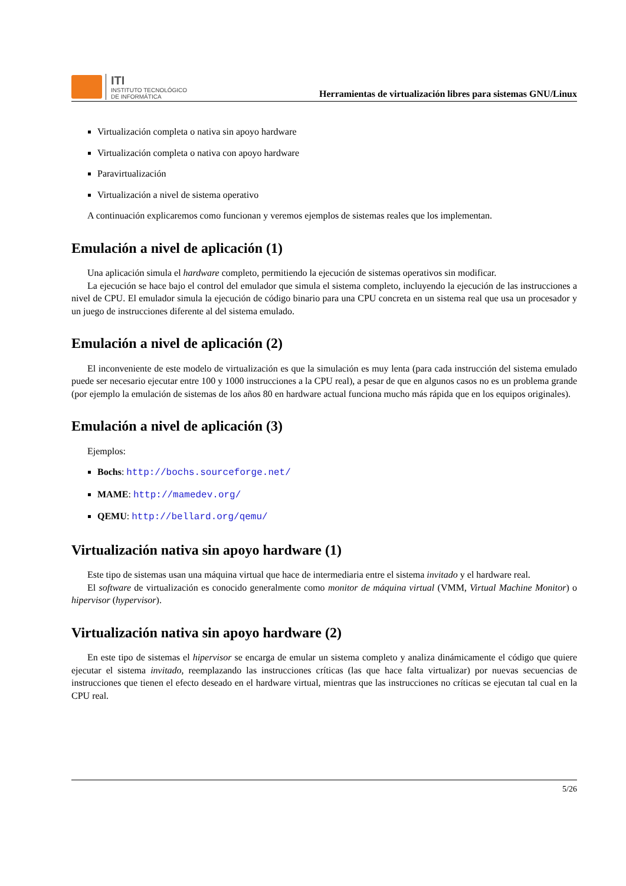ITI
INSTITUTO TECNOLÓGICO
DE INFORMÁTICA
Herramientas de virtualización libres para sistemas GNU/Linux
Virtualización completa o nativa sin apoyo hardware
Virtualización completa o nativa con apoyo hardware
Paravirtualización
Virtualización a nivel de sistema operativo
A continuación explicaremos como funcionan y veremos ejemplos de sistemas reales que los implementan.
Emulación a nivel de aplicación (1)
Una aplicación simula el hardware completo, permitiendo la ejecución de sistemas operativos sin modificar.
La ejecución se hace bajo el control del emulador que simula el sistema completo, incluyendo la ejecución de las instrucciones a nivel de CPU. El emulador simula la ejecución de código binario para una CPU concreta en un sistema real que usa un procesador y un juego de instrucciones diferente al del sistema emulado.
Emulación a nivel de aplicación (2)
El inconveniente de este modelo de virtualización es que la simulación es muy lenta (para cada instrucción del sistema emulado puede ser necesario ejecutar entre 100 y 1000 instrucciones a la CPU real), a pesar de que en algunos casos no es un problema grande (por ejemplo la emulación de sistemas de los años 80 en hardware actual funciona mucho más rápida que en los equipos originales).
Emulación a nivel de aplicación (3)
Ejemplos:
Bochs: http://bochs.sourceforge.net/
MAME: http://mamedev.org/
QEMU: http://bellard.org/qemu/
Virtualización nativa sin apoyo hardware (1)
Este tipo de sistemas usan una máquina virtual que hace de intermediaria entre el sistema invitado y el hardware real.
El software de virtualización es conocido generalmente como monitor de máquina virtual (VMM, Virtual Machine Monitor) o hipervisor (hypervisor).
Virtualización nativa sin apoyo hardware (2)
En este tipo de sistemas el hipervisor se encarga de emular un sistema completo y analiza dinámicamente el código que quiere ejecutar el sistema invitado, reemplazando las instrucciones críticas (las que hace falta virtualizar) por nuevas secuencias de instrucciones que tienen el efecto deseado en el hardware virtual, mientras que las instrucciones no críticas se ejecutan tal cual en la CPU real.
5/26